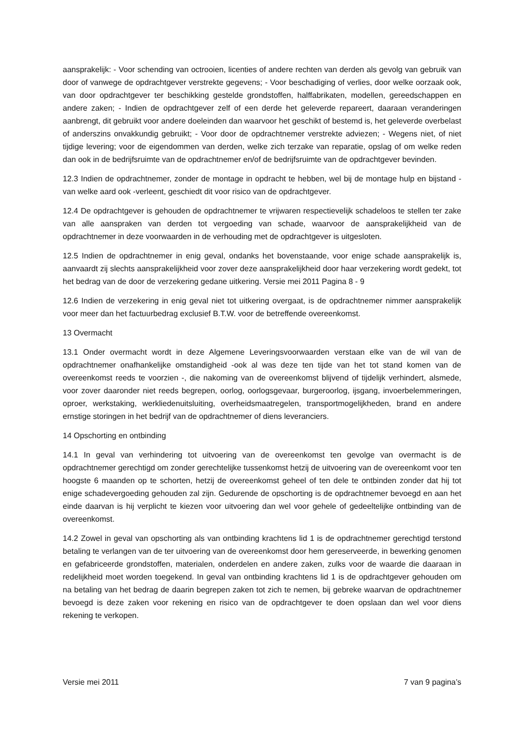aansprakelijk: - Voor schending van octrooien, licenties of andere rechten van derden als gevolg van gebruik van door of vanwege de opdrachtgever verstrekte gegevens; - Voor beschadiging of verlies, door welke oorzaak ook, van door opdrachtgever ter beschikking gestelde grondstoffen, halffabrikaten, modellen, gereedschappen en andere zaken; - Indien de opdrachtgever zelf of een derde het geleverde repareert, daaraan veranderingen aanbrengt, dit gebruikt voor andere doeleinden dan waarvoor het geschikt of bestemd is, het geleverde overbelast of anderszins onvakkundig gebruikt; - Voor door de opdrachtnemer verstrekte adviezen; - Wegens niet, of niet tijdige levering; voor de eigendommen van derden, welke zich terzake van reparatie, opslag of om welke reden dan ook in de bedrijfsruimte van de opdrachtnemer en/of de bedrijfsruimte van de opdrachtgever bevinden.
12.3 Indien de opdrachtnemer, zonder de montage in opdracht te hebben, wel bij de montage hulp en bijstand -van welke aard ook -verleent, geschiedt dit voor risico van de opdrachtgever.
12.4 De opdrachtgever is gehouden de opdrachtnemer te vrijwaren respectievelijk schadeloos te stellen ter zake van alle aanspraken van derden tot vergoeding van schade, waarvoor de aansprakelijkheid van de opdrachtnemer in deze voorwaarden in de verhouding met de opdrachtgever is uitgesloten.
12.5 Indien de opdrachtnemer in enig geval, ondanks het bovenstaande, voor enige schade aansprakelijk is, aanvaardt zij slechts aansprakelijkheid voor zover deze aansprakelijkheid door haar verzekering wordt gedekt, tot het bedrag van de door de verzekering gedane uitkering. Versie mei 2011 Pagina 8 - 9
12.6 Indien de verzekering in enig geval niet tot uitkering overgaat, is de opdrachtnemer nimmer aansprakelijk voor meer dan het factuurbedrag exclusief B.T.W. voor de betreffende overeenkomst.
13 Overmacht
13.1 Onder overmacht wordt in deze Algemene Leveringsvoorwaarden verstaan elke van de wil van de opdrachtnemer onafhankelijke omstandigheid -ook al was deze ten tijde van het tot stand komen van de overeenkomst reeds te voorzien -, die nakoming van de overeenkomst blijvend of tijdelijk verhindert, alsmede, voor zover daaronder niet reeds begrepen, oorlog, oorlogsgevaar, burgeroorlog, ijsgang, invoerbelemmeringen, oproer, werkstaking, werkliedenuitsluiting, overheidsmaatregelen, transportmogelijkheden, brand en andere ernstige storingen in het bedrijf van de opdrachtnemer of diens leveranciers.
14 Opschorting en ontbinding
14.1 In geval van verhindering tot uitvoering van de overeenkomst ten gevolge van overmacht is de opdrachtnemer gerechtigd om zonder gerechtelijke tussenkomst hetzij de uitvoering van de overeenkomt voor ten hoogste 6 maanden op te schorten, hetzij de overeenkomst geheel of ten dele te ontbinden zonder dat hij tot enige schadevergoeding gehouden zal zijn. Gedurende de opschorting is de opdrachtnemer bevoegd en aan het einde daarvan is hij verplicht te kiezen voor uitvoering dan wel voor gehele of gedeeltelijke ontbinding van de overeenkomst.
14.2 Zowel in geval van opschorting als van ontbinding krachtens lid 1 is de opdrachtnemer gerechtigd terstond betaling te verlangen van de ter uitvoering van de overeenkomst door hem gereserveerde, in bewerking genomen en gefabriceerde grondstoffen, materialen, onderdelen en andere zaken, zulks voor de waarde die daaraan in redelijkheid moet worden toegekend. In geval van ontbinding krachtens lid 1 is de opdrachtgever gehouden om na betaling van het bedrag de daarin begrepen zaken tot zich te nemen, bij gebreke waarvan de opdrachtnemer bevoegd is deze zaken voor rekening en risico van de opdrachtgever te doen opslaan dan wel voor diens rekening te verkopen.
Versie mei 2011 7 van 9 pagina’s